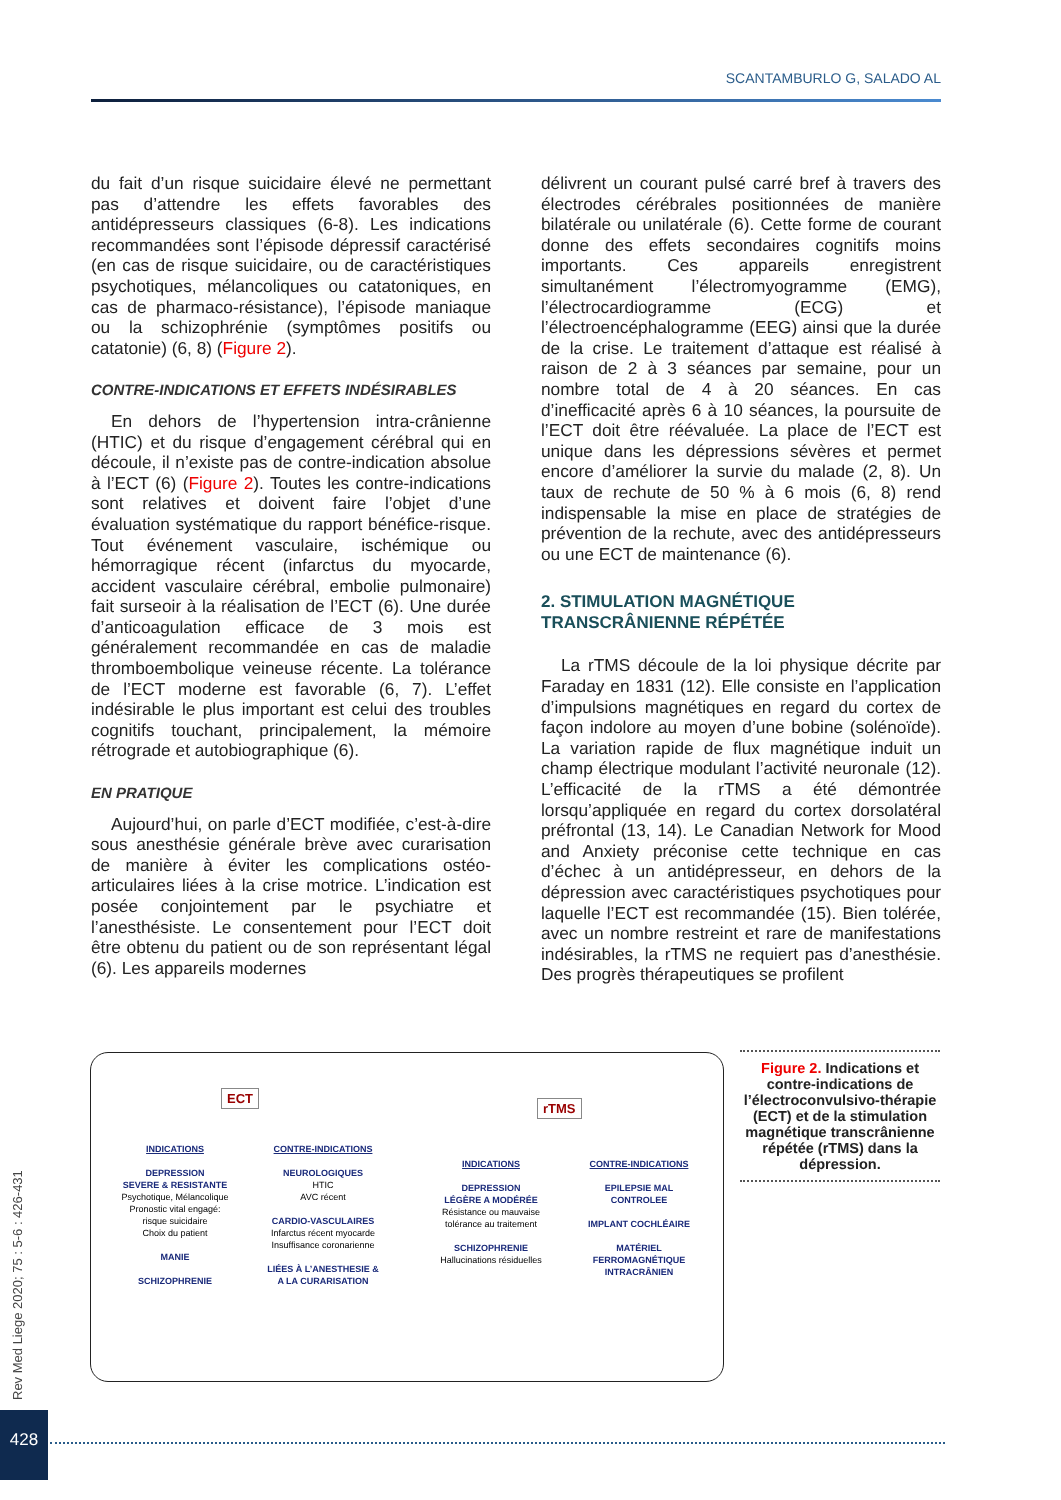SCANTAMBURLO G, SALADO AL
du fait d’un risque suicidaire élevé ne permettant pas d’attendre les effets favorables des antidépresseurs classiques (6-8). Les indications recommandées sont l’épisode dépressif caractérisé (en cas de risque suicidaire, ou de caractéristiques psychotiques, mélancoliques ou catatoniques, en cas de pharmaco-résistance), l’épisode maniaque ou la schizophrénie (symptômes positifs ou catatonie) (6, 8) (Figure 2).
CONTRE-INDICATIONS ET EFFETS INDÉSIRABLES
En dehors de l’hypertension intra-crânienne (HTIC) et du risque d’engagement cérébral qui en découle, il n’existe pas de contre-indication absolue à l’ECT (6) (Figure 2). Toutes les contre-indications sont relatives et doivent faire l’objet d’une évaluation systématique du rapport bénéfice-risque. Tout événement vasculaire, ischémique ou hémorragique récent (infarctus du myocarde, accident vasculaire cérébral, embolie pulmonaire) fait surseoir à la réalisation de l’ECT (6). Une durée d’anticoagulation efficace de 3 mois est généralement recommandée en cas de maladie thromboembolique veineuse récente. La tolérance de l’ECT moderne est favorable (6, 7). L’effet indésirable le plus important est celui des troubles cognitifs touchant, principalement, la mémoire rétrograde et autobiographique (6).
EN PRATIQUE
Aujourd’hui, on parle d’ECT modifiée, c’est-à-dire sous anesthésie générale brève avec curarisation de manière à éviter les complications ostéo-articulaires liées à la crise motrice. L’indication est posée conjointement par le psychiatre et l’anesthésiste. Le consentement pour l’ECT doit être obtenu du patient ou de son représentant légal (6). Les appareils modernes
délivrent un courant pulsé carré bref à travers des électrodes cérébrales positionnées de manière bilatérale ou unilatérale (6). Cette forme de courant donne des effets secondaires cognitifs moins importants. Ces appareils enregistrent simultanément l’électromyogramme (EMG), l’électrocardiogramme (ECG) et l’électroencéphalogramme (EEG) ainsi que la durée de la crise. Le traitement d’attaque est réalisé à raison de 2 à 3 séances par semaine, pour un nombre total de 4 à 20 séances. En cas d’inefficacité après 6 à 10 séances, la poursuite de l’ECT doit être réévaluée. La place de l’ECT est unique dans les dépressions sévères et permet encore d’améliorer la survie du malade (2, 8). Un taux de rechute de 50 % à 6 mois (6, 8) rend indispensable la mise en place de stratégies de prévention de la rechute, avec des antidépresseurs ou une ECT de maintenance (6).
2. STIMULATION MAGNÉTIQUE
TRANSCRÂNIENNE RÉPÉTÉE
La rTMS découle de la loi physique décrite par Faraday en 1831 (12). Elle consiste en l’application d’impulsions magnétiques en regard du cortex de façon indolore au moyen d’une bobine (solénoïde). La variation rapide de flux magnétique induit un champ électrique modulant l’activité neuronale (12). L’efficacité de la rTMS a été démontrée lorsqu’appliquée en regard du cortex dorsolatéral préfrontal (13, 14). Le Canadian Network for Mood and Anxiety préconise cette technique en cas d’échec à un antidépresseur, en dehors de la dépression avec caractéristiques psychotiques pour laquelle l’ECT est recommandée (15). Bien tolérée, avec un nombre restreint et rare de manifestations indésirables, la rTMS ne requiert pas d’anesthésie. Des progrès thérapeutiques se profilent
ECT
INDICATIONS
DEPRESSION
SEVERE & RESISTANTE
Psychotique, Mélancolique
Pronostic vital engagé:
risque suicidaire
Choix du patient
MANIE
SCHIZOPHRENIE
CONTRE-INDICATIONS
NEUROLOGIQUES
HTIC
AVC récent
CARDIO-VASCULAIRES
Infarctus récent myocarde
Insuffisance coronarienne
LIÉES À L’ANESTHESIE &
A LA CURARISATION
rTMS
INDICATIONS
DEPRESSION
LÉGÈRE A MODÉRÉE
Résistance ou mauvaise
tolérance au traitement
SCHIZOPHRENIE
Hallucinations résiduelles
CONTRE-INDICATIONS
EPILEPSIE MAL
CONTROLEE
IMPLANT COCHLÉAIRE
MATÉRIEL
FERROMAGNÉTIQUE
INTRACRÂNIEN
Figure 2. Indications et contre-indications de l’électroconvulsivo-thérapie (ECT) et de la stimulation magnétique transcrânienne répétée (rTMS) dans la dépression.
Rev Med Liege 2020; 75 : 5-6 : 426-431
428